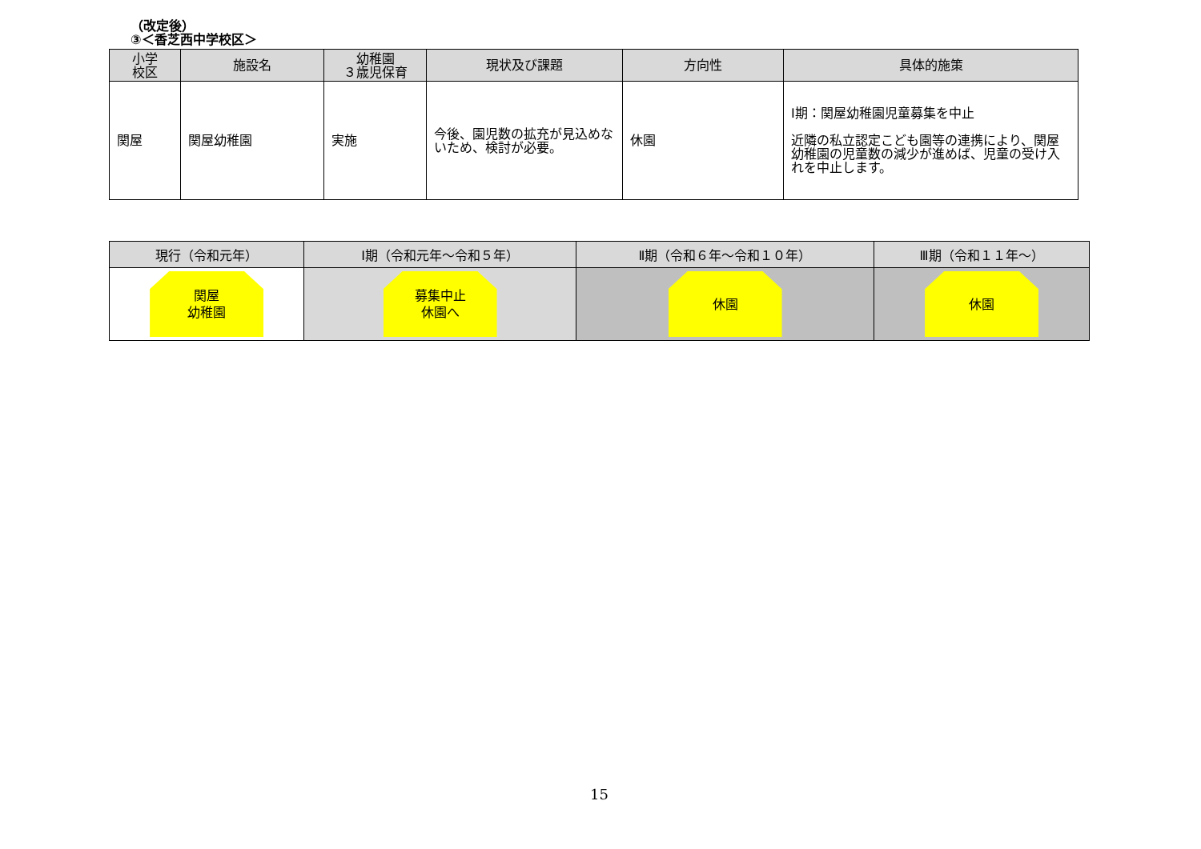（改定後）
③＜香芝西中学校区＞
| 小学 校区 | 施設名 | 幼稚園 ３歳児保育 | 現状及び課題 | 方向性 | 具体的施策 |
| --- | --- | --- | --- | --- | --- |
| 関屋 | 関屋幼稚園 | 実施 | 今後、園児数の拡充が見込めないため、検討が必要。 | 休園 | Ⅰ期：関屋幼稚園児童募集を中止 近隣の私立認定こども園等の連携により、関屋幼稚園の児童数の減少が進めば、児童の受け入れを中止します。 |
| 現行（令和元年） | Ⅰ期（令和元年～令和５年） | Ⅱ期（令和６年～令和１０年） | Ⅲ期（令和１１年～） |
| --- | --- | --- | --- |
| 関屋 幼稚園 | 募集中止 休園へ | 休園 | 休園 |
15